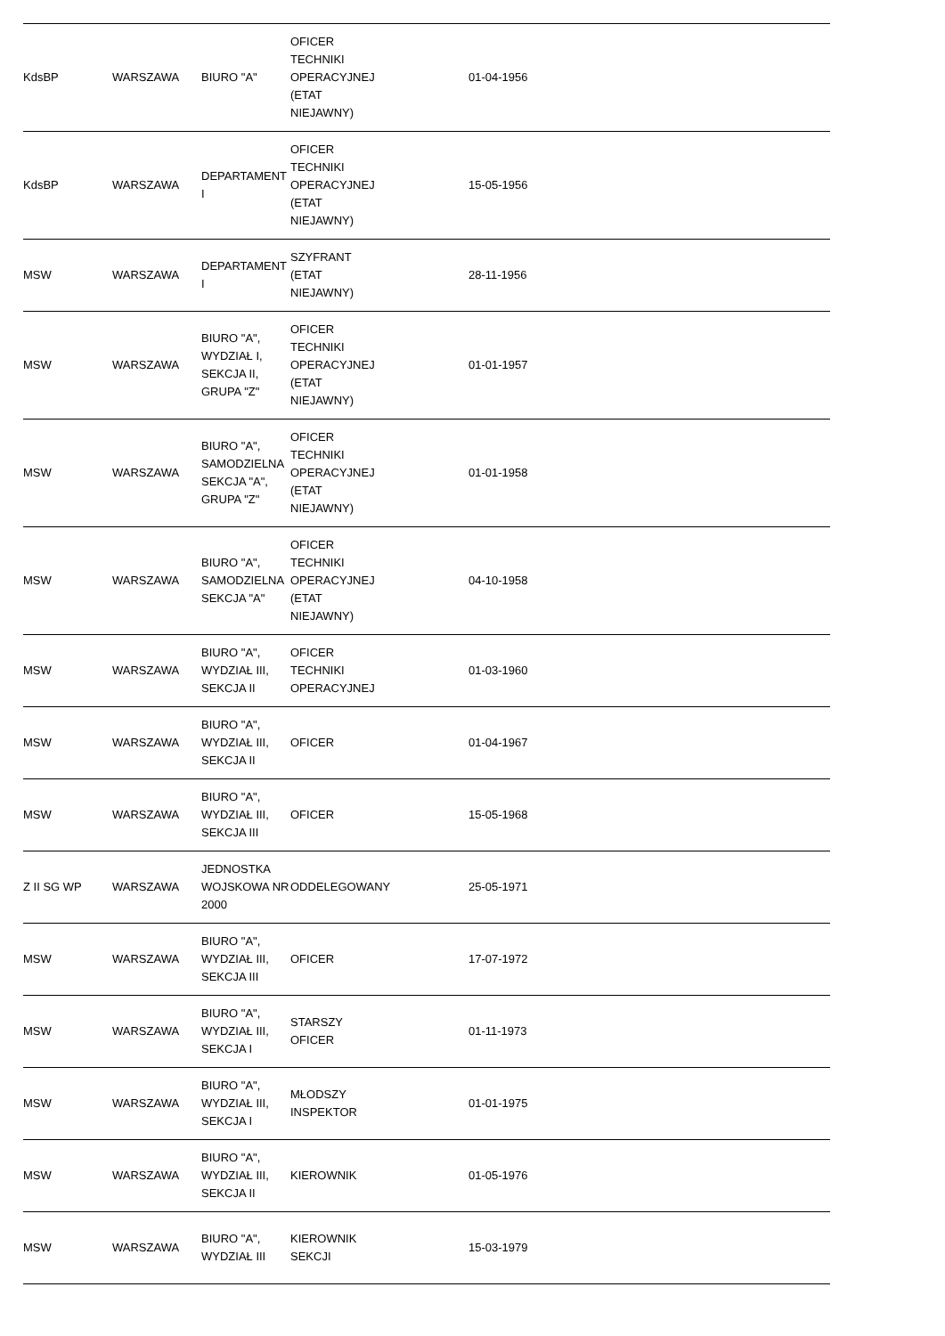| KdsBP | WARSZAWA | BIURO "A" | OFICER TECHNIKI OPERACYJNEJ (ETAT NIEJAWNY) | | 01-04-1956 | | | |
| KdsBP | WARSZAWA | DEPARTAMENT I | OFICER TECHNIKI OPERACYJNEJ (ETAT NIEJAWNY) | | 15-05-1956 | | | |
| MSW | WARSZAWA | DEPARTAMENT I | SZYFRANT (ETAT NIEJAWNY) | | 28-11-1956 | | | |
| MSW | WARSZAWA | BIURO "A", WYDZIAŁ I, SEKCJA II, GRUPA "Z" | OFICER TECHNIKI OPERACYJNEJ (ETAT NIEJAWNY) | | 01-01-1957 | | | |
| MSW | WARSZAWA | BIURO "A", SAMODZIELNA SEKCJA "A", GRUPA "Z" | OFICER TECHNIKI OPERACYJNEJ (ETAT NIEJAWNY) | | 01-01-1958 | | | |
| MSW | WARSZAWA | BIURO "A", SAMODZIELNA SEKCJA "A" | OFICER TECHNIKI OPERACYJNEJ (ETAT NIEJAWNY) | | 04-10-1958 | | | |
| MSW | WARSZAWA | BIURO "A", WYDZIAŁ III, SEKCJA II | OFICER TECHNIKI OPERACYJNEJ | | 01-03-1960 | | | |
| MSW | WARSZAWA | BIURO "A", WYDZIAŁ III, SEKCJA II | OFICER | | 01-04-1967 | | | |
| MSW | WARSZAWA | BIURO "A", WYDZIAŁ III, SEKCJA III | OFICER | | 15-05-1968 | | | |
| Z II SG WP | WARSZAWA | JEDNOSTKA WOJSKOWA NR 2000 | ODDELEGOWANY | | 25-05-1971 | | | |
| MSW | WARSZAWA | BIURO "A", WYDZIAŁ III, SEKCJA III | OFICER | | 17-07-1972 | | | |
| MSW | WARSZAWA | BIURO "A", WYDZIAŁ III, SEKCJA I | STARSZY OFICER | | 01-11-1973 | | | |
| MSW | WARSZAWA | BIURO "A", WYDZIAŁ III, SEKCJA I | MŁODSZY INSPEKTOR | | 01-01-1975 | | | |
| MSW | WARSZAWA | BIURO "A", WYDZIAŁ III, SEKCJA II | KIEROWNIK | | 01-05-1976 | | | |
| MSW | WARSZAWA | BIURO "A", WYDZIAŁ III | KIEROWNIK SEKCJI | | 15-03-1979 | | | |